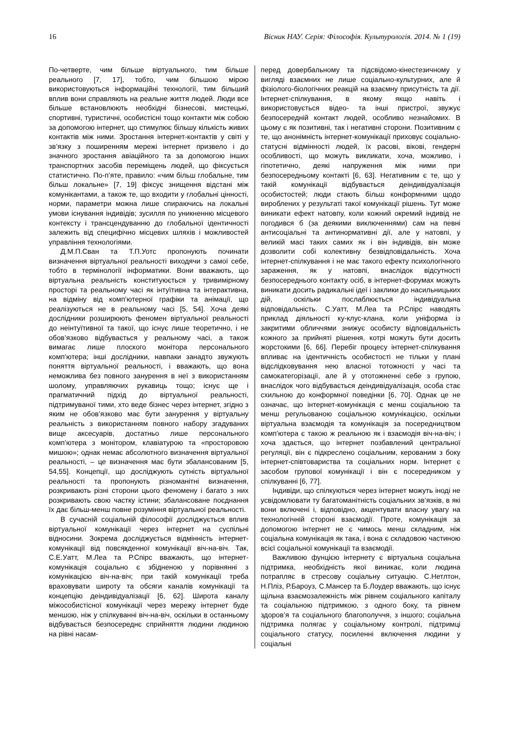16 Вісник НАУ. Серія: Філософія. Культурологія. 2014. № 1 (19)
По-четверте, чим більше віртуального, тим більше реального [7, 17], тобто, чим більшою мірою використовуються інформаційні технології, тим більший вплив вони справляють на реальне життя людей. Люди все більше встановлюють необхідні бізнесові, мистецькі, спортивні, туристичні, особистісні тощо контакти між собою за допомогою інтернет, що стимулює більшу кількість живих контактів між ними. Зростання інтернет-контактів у світі у зв’язку з поширенням мережі інтернет призвело і до значного зростання авіаційного та за допомогою інших транспортних засобів переміщень людей, що фіксується статистично. По-п’яте, правило: «чим більш глобальне, тим більш локальне» [7, 19] фіксує знищення відстані між комунікантами, а також те, що входити у глобальні цінності, норми, параметри можна лише спираючись на локальні умови існування індивідів; зусилля по уникненню місцевого контексту і трансцендуванню до глобальної ідентичності залежить від специфічно місцевих шляхів і можливостей управління технологіями.
Д.М.П.Сван та Т.П.Уотс пропонують починати визначення віртуальної реальності виходячи з самої себе, тобто в термінології інформатики. Вони вважають, що віртуальна реальність конституюється у тривимірному просторі та реальному часі як інтуїтивна та інтерактивна, на відміну від комп’ютерної графіки та анімації, що реалізуються не в реальному часі [5, 54]. Хоча деякі дослідники розширюють феномен віртуальної реальності до неінтуїтивної та такої, що існує лише теоретично, і не обов’язково відбувається у реальному часі, а також вимагає лише плоского монітора персонального комп’ютера; інші дослідники, навпаки занадто звужують поняття віртуальної реальності, і вважають, що вона неможлива без повного занурення в неї з використанням шолому, управляючих рукавиць тощо; існує ще і прагматичний підхід до віртуальної реальності, підтримуваної тими, хто веде бізнес через інтернет, згідно з яким не обов’язково має бути занурення у віртуальну реальність з використанням повного набору згадуваних вище аксесуарів, достатньо лише персонального комп’ютера з монітором, клавіатурою та «просторовою мишою»; однак немає абсолютного визначення віртуальної реальності, – це визначення має бути збалансованим [5, 54,55]. Концепції, що досліджують сутність віртуальної реальності та пропонують різноманітні визначення, розкривають різні сторони цього феномену і багато з них розкривають свою частку істини; збалансоване поєднання їх дає більш-менш повне розуміння віртуальної реальності.
В сучасній соціальній філософії досліджується вплив віртуальної комунікації через інтернет на суспільні відносини. Зокрема досліджується відмінність інтернет-комунікації від повсякденної комунікації віч-на-віч. Так, С.Е.Уатт, М.Леа та Р.Спірс вважають, що інтернет-комунікація соціально є збідненою у порівнянні з комунікацією віч-на-віч; при такій комунікації треба враховувати широту та обсяги каналів комунікації та концепцію деіндивідуалізації [6, 62]. Широта каналу міжособистісної комунікації через мережу інтернет буде меншою, ніж у спілкуванні віч-на-віч, оскільки в останньому відбувається безпосереднє сприйняття людини людиною на рівні насам-
перед довербальному та підсвідомо-кінестезичному у вигляді взаємних не лише соціально-культурних, але й фізіолого-біологічних реакцій на взаємну присутність та дії. Інтернет-спілкування, в якому якщо навіть і використовується відео- та інші пристрої, звужує безпосередній контакт людей, особливо незнайомих. В цьому є як позитивні, так і негативні сторони. Позитивним є те, що анонімність інтернет-комунікації приховує соціально-статусні відмінності людей, їх расові, вікові, гендерні особливості, що можуть викликати, хоча, можливо, і гіпотетично, деякі напруження між ними при безпосередньому контакті [6, 63]. Негативним є те, що у такій комунікації відбувається деіндивідуалізація особистостей; люди стають більш конформними щодо вироблених у результаті такої комунікації рішень. Тут може виникати ефект натовпу, коли кожний окремий індивід не погодився б (за деякими виключеннями) сам на певні антисоціальні та антинормативні дії, але у натовпі, у великій масі таких самих як і він індивідів, він може дозволити собі колективну безвідповідальність. Хоча інтернет-спілкування і не має такого ефекту психологічного зараження, як у натовпі, внаслідок відсутності безпосереднього контакту осіб, в інтернет-форумах можуть виникати досить радикальні ідеї і заклики до насильницьких дій, оскільки послаблюється індивідуальна відповідальність. С.Уатт, М.Леа та Р.Спірс наводять приклад діяльності ку-клус-клана, коли уніформа із закритими обличчями знижує особисту відповідальність кожного за прийняті рішення, котрі можуть бути досить жорстокими [6, 66]. Перебіг процесу інтернет-спілкування впливає на ідентичність особистості не тільки у плані відслідковування нею власної тотожності у часі та самокатегорізації, але й у ототожненні себе з групою, внаслідок чого відбувається деіндивідуалізація, особа стає схильною до конформної поведінки [6, 70]. Однак це не означає, що інтернет-комунікація є менш соціальною та менш регульованою соціальною комунікацією, оскільки віртуальна взаємодія та комунікація за посередництвом комп’ютера є такою ж реальною як і взаємодія віч-на-віч; і хоча здається, що інтернет позбавлений центральної регуляції, він є підкреслено соціальним, керованим з боку інтернет-співтовариства та соціальних норм. Інтернет є засобом групової комунікації і він є посередником у спілкуванні [6, 77].
Індивіди, що спілкуються через інтернет можуть іноді не усвідомлювати ту багатоманітність соціальних зв’язків, в які вони включені і, відповідно, акцентувати власну увагу на технологічній стороні взаємодії. Проте, комунікація за допомогою інтернет не є чимось менш складним, ніж соціальна комунікація як така, і вона є складовою частиною всієї соціальної комунікації та взаємодії.
Важливою фунцією інтернету є віртуальна соціальна підтримка, необхідність якої виникає, коли людина потрапляє в стресову соціальну ситуацію. С.Нетлтон, Н.Пліз, Р.Бароуз, С.Мансер та Б.Лоудер вважають, що існує щільна взаємозалежність між рівнем соціального капіталу та соціальною підтримкою, з одного боку, та рівнем здоров’я та соціального благополуччя, з іншого; соціальна підтримка полягає у соціальному контролі, підтримці соціального статусу, посиленні включення людини у соціальні